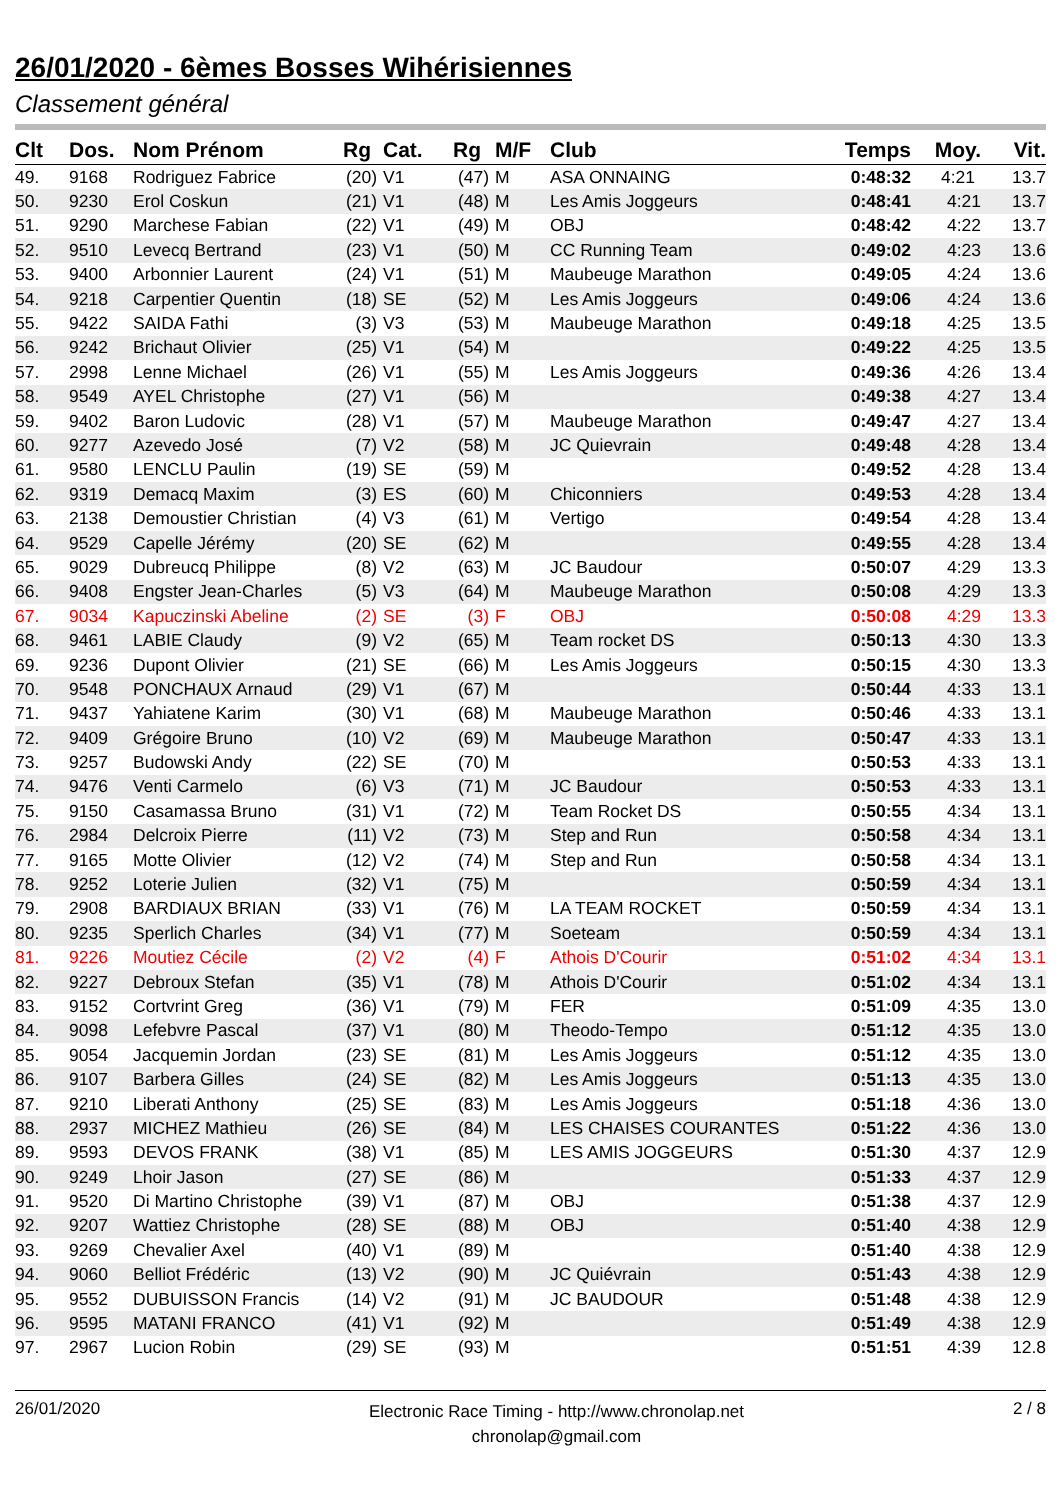26/01/2020 - 6èmes Bosses Wihérisiennes
Classement général
| Clt | Dos. | Nom Prénom | Rg | Cat. | Rg | M/F | Club | Temps | Moy. | Vit. |
| --- | --- | --- | --- | --- | --- | --- | --- | --- | --- | --- |
| 49. | 9168 | Rodriguez Fabrice | (20) | V1 | (47) | M | ASA ONNAING | 0:48:32 | 4:21 | 13.7 |
| 50. | 9230 | Erol Coskun | (21) | V1 | (48) | M | Les Amis Joggeurs | 0:48:41 | 4:21 | 13.7 |
| 51. | 9290 | Marchese Fabian | (22) | V1 | (49) | M | OBJ | 0:48:42 | 4:22 | 13.7 |
| 52. | 9510 | Levecq Bertrand | (23) | V1 | (50) | M | CC Running Team | 0:49:02 | 4:23 | 13.6 |
| 53. | 9400 | Arbonnier Laurent | (24) | V1 | (51) | M | Maubeuge Marathon | 0:49:05 | 4:24 | 13.6 |
| 54. | 9218 | Carpentier Quentin | (18) | SE | (52) | M | Les Amis Joggeurs | 0:49:06 | 4:24 | 13.6 |
| 55. | 9422 | SAIDA Fathi | (3) | V3 | (53) | M | Maubeuge Marathon | 0:49:18 | 4:25 | 13.5 |
| 56. | 9242 | Brichaut Olivier | (25) | V1 | (54) | M | | 0:49:22 | 4:25 | 13.5 |
| 57. | 2998 | Lenne Michael | (26) | V1 | (55) | M | Les Amis Joggeurs | 0:49:36 | 4:26 | 13.4 |
| 58. | 9549 | AYEL Christophe | (27) | V1 | (56) | M | | 0:49:38 | 4:27 | 13.4 |
| 59. | 9402 | Baron Ludovic | (28) | V1 | (57) | M | Maubeuge Marathon | 0:49:47 | 4:27 | 13.4 |
| 60. | 9277 | Azevedo José | (7) | V2 | (58) | M | JC Quievrain | 0:49:48 | 4:28 | 13.4 |
| 61. | 9580 | LENCLU Paulin | (19) | SE | (59) | M | | 0:49:52 | 4:28 | 13.4 |
| 62. | 9319 | Demacq Maxim | (3) | ES | (60) | M | Chiconniers | 0:49:53 | 4:28 | 13.4 |
| 63. | 2138 | Demoustier Christian | (4) | V3 | (61) | M | Vertigo | 0:49:54 | 4:28 | 13.4 |
| 64. | 9529 | Capelle Jérémy | (20) | SE | (62) | M | | 0:49:55 | 4:28 | 13.4 |
| 65. | 9029 | Dubreucq Philippe | (8) | V2 | (63) | M | JC Baudour | 0:50:07 | 4:29 | 13.3 |
| 66. | 9408 | Engster Jean-Charles | (5) | V3 | (64) | M | Maubeuge Marathon | 0:50:08 | 4:29 | 13.3 |
| 67. | 9034 | Kapuczinski Abeline | (2) | SE | (3) | F | OBJ | 0:50:08 | 4:29 | 13.3 |
| 68. | 9461 | LABIE Claudy | (9) | V2 | (65) | M | Team rocket DS | 0:50:13 | 4:30 | 13.3 |
| 69. | 9236 | Dupont Olivier | (21) | SE | (66) | M | Les Amis Joggeurs | 0:50:15 | 4:30 | 13.3 |
| 70. | 9548 | PONCHAUX Arnaud | (29) | V1 | (67) | M | | 0:50:44 | 4:33 | 13.1 |
| 71. | 9437 | Yahiatene Karim | (30) | V1 | (68) | M | Maubeuge Marathon | 0:50:46 | 4:33 | 13.1 |
| 72. | 9409 | Grégoire Bruno | (10) | V2 | (69) | M | Maubeuge Marathon | 0:50:47 | 4:33 | 13.1 |
| 73. | 9257 | Budowski Andy | (22) | SE | (70) | M | | 0:50:53 | 4:33 | 13.1 |
| 74. | 9476 | Venti Carmelo | (6) | V3 | (71) | M | JC Baudour | 0:50:53 | 4:33 | 13.1 |
| 75. | 9150 | Casamassa Bruno | (31) | V1 | (72) | M | Team Rocket DS | 0:50:55 | 4:34 | 13.1 |
| 76. | 2984 | Delcroix Pierre | (11) | V2 | (73) | M | Step and Run | 0:50:58 | 4:34 | 13.1 |
| 77. | 9165 | Motte Olivier | (12) | V2 | (74) | M | Step and Run | 0:50:58 | 4:34 | 13.1 |
| 78. | 9252 | Loterie Julien | (32) | V1 | (75) | M | | 0:50:59 | 4:34 | 13.1 |
| 79. | 2908 | BARDIAUX BRIAN | (33) | V1 | (76) | M | LA TEAM ROCKET | 0:50:59 | 4:34 | 13.1 |
| 80. | 9235 | Sperlich Charles | (34) | V1 | (77) | M | Soeteam | 0:50:59 | 4:34 | 13.1 |
| 81. | 9226 | Moutiez Cécile | (2) | V2 | (4) | F | Athois D'Courir | 0:51:02 | 4:34 | 13.1 |
| 82. | 9227 | Debroux Stefan | (35) | V1 | (78) | M | Athois D'Courir | 0:51:02 | 4:34 | 13.1 |
| 83. | 9152 | Cortvrint Greg | (36) | V1 | (79) | M | FER | 0:51:09 | 4:35 | 13.0 |
| 84. | 9098 | Lefebvre Pascal | (37) | V1 | (80) | M | Theodo-Tempo | 0:51:12 | 4:35 | 13.0 |
| 85. | 9054 | Jacquemin Jordan | (23) | SE | (81) | M | Les Amis Joggeurs | 0:51:12 | 4:35 | 13.0 |
| 86. | 9107 | Barbera Gilles | (24) | SE | (82) | M | Les Amis Joggeurs | 0:51:13 | 4:35 | 13.0 |
| 87. | 9210 | Liberati Anthony | (25) | SE | (83) | M | Les Amis Joggeurs | 0:51:18 | 4:36 | 13.0 |
| 88. | 2937 | MICHEZ Mathieu | (26) | SE | (84) | M | LES CHAISES COURANTES | 0:51:22 | 4:36 | 13.0 |
| 89. | 9593 | DEVOS FRANK | (38) | V1 | (85) | M | LES AMIS JOGGEURS | 0:51:30 | 4:37 | 12.9 |
| 90. | 9249 | Lhoir Jason | (27) | SE | (86) | M | | 0:51:33 | 4:37 | 12.9 |
| 91. | 9520 | Di Martino Christophe | (39) | V1 | (87) | M | OBJ | 0:51:38 | 4:37 | 12.9 |
| 92. | 9207 | Wattiez Christophe | (28) | SE | (88) | M | OBJ | 0:51:40 | 4:38 | 12.9 |
| 93. | 9269 | Chevalier Axel | (40) | V1 | (89) | M | | 0:51:40 | 4:38 | 12.9 |
| 94. | 9060 | Belliot Frédéric | (13) | V2 | (90) | M | JC Quiévrain | 0:51:43 | 4:38 | 12.9 |
| 95. | 9552 | DUBUISSON Francis | (14) | V2 | (91) | M | JC BAUDOUR | 0:51:48 | 4:38 | 12.9 |
| 96. | 9595 | MATANI FRANCO | (41) | V1 | (92) | M | | 0:51:49 | 4:38 | 12.9 |
| 97. | 2967 | Lucion Robin | (29) | SE | (93) | M | | 0:51:51 | 4:39 | 12.8 |
26/01/2020
Electronic Race Timing - http://www.chronolap.net
chronolap@gmail.com
2 / 8